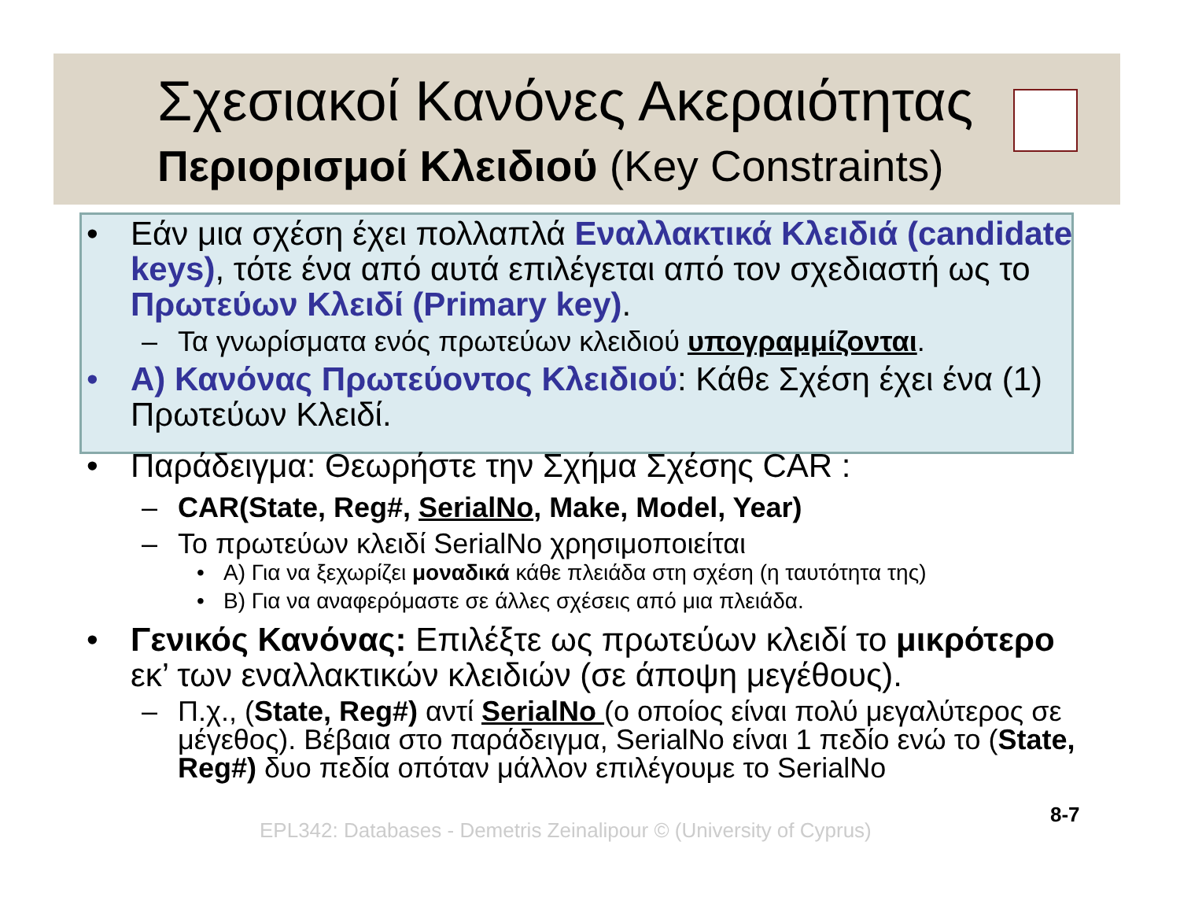Σχεσιακοί Κανόνες Ακεραιότητας
Περιορισμοί Κλειδιού (Key Constraints)
• Εάν μια σχέση έχει πολλαπλά Εναλλακτικά Κλειδιά (candidate keys), τότε ένα από αυτά επιλέγεται από τον σχεδιαστή ως το Πρωτεύων Κλειδί (Primary key).
– Τα γνωρίσματα ενός πρωτεύων κλειδιού υπογραμμίζονται.
• A) Κανόνας Πρωτεύοντος Κλειδιού: Κάθε Σχέση έχει ένα (1) Πρωτεύων Κλειδί.
• Παράδειγμα: Θεωρήστε την Σχήμα Σχέσης CAR :
– CAR(State, Reg#, SerialNo, Make, Model, Year)
– Το πρωτεύων κλειδί SerialNo χρησιμοποιείται
• A) Για να ξεχωρίζει μοναδικά κάθε πλειάδα στη σχέση (η ταυτότητα της)
• B) Για να αναφερόμαστε σε άλλες σχέσεις από μια πλειάδα.
• Γενικός Κανόνας: Επιλέξτε ως πρωτεύων κλειδί το μικρότερο εκ’ των εναλλακτικών κλειδιών (σε άποψη μεγέθους).
– Π.χ., (State, Reg#) αντί SerialNo (ο οποίος είναι πολύ μεγαλύτερος σε μέγεθος). Βέβαια στο παράδειγμα, SerialNo είναι 1 πεδίο ενώ το (State, Reg#) δυο πεδία οπόταν μάλλον επιλέγουμε το SerialNo
EPL342: Databases - Demetris Zeinalipour © (University of Cyprus)
8-7